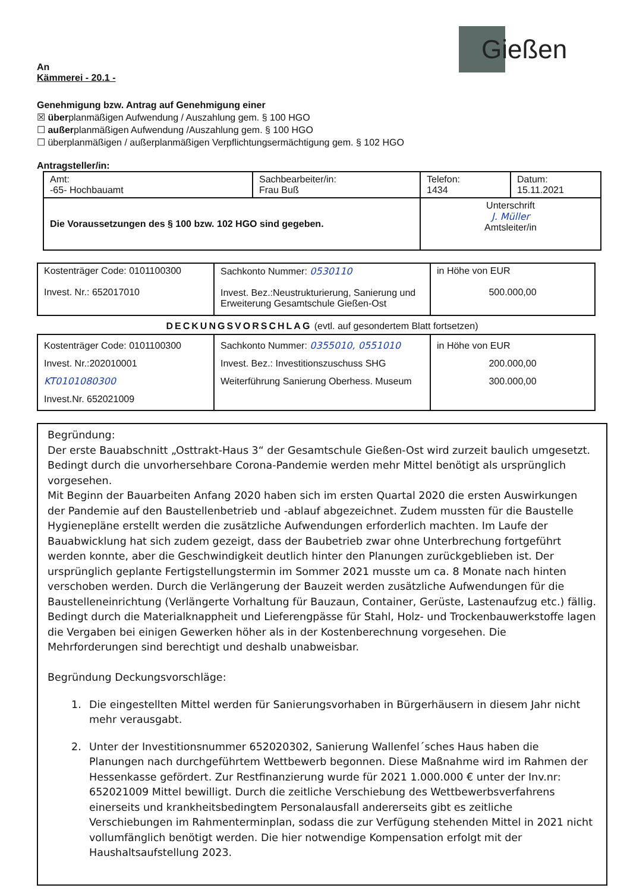Gießen
An
Kämmerei - 20.1 -
Genehmigung bzw. Antrag auf Genehmigung einer
☒ überplanmäßigen Aufwendung / Auszahlung gem. § 100 HGO
☐ außerplanmäßigen Aufwendung /Auszahlung gem. § 100 HGO
☐ überplanmäßigen / außerplanmäßigen Verpflichtungsermächtigung gem. § 102 HGO
Antragsteller/in:
| Amt: -65- Hochbauamt | Sachbearbeiter/in: Frau Buß | Telefon: 1434 | Datum: 15.11.2021 |
| Die Voraussetzungen des § 100 bzw. 102 HGO sind gegeben. | | Unterschrift J. Müller Amtsleiter/in | |
| Kostenträger Code: 0101100300 Invest. Nr.: 652017010 | Sachkonto Nummer: 0530110 Invest. Bez.:Neustrukturierung, Sanierung und Erweiterung Gesamtschule Gießen-Ost | in Höhe von EUR 500.000,00 |
DECKUNGSVORSCHLAG (evtl. auf gesondertem Blatt fortsetzen)
| Kostenträger Code: 0101100300 Invest. Nr.:202010001 KT0101080300 Invest.Nr. 652021009 | Sachkonto Nummer: 0355010, 0551010 Invest. Bez.: Investitionszuschuss SHG Weiterführung Sanierung Oberhess. Museum | in Höhe von EUR 200.000,00 300.000,00 |
Begründung:
Der erste Bauabschnitt „Osttrakt-Haus 3“ der Gesamtschule Gießen-Ost wird zurzeit baulich umgesetzt. Bedingt durch die unvorhersehbare Corona-Pandemie werden mehr Mittel benötigt als ursprünglich vorgesehen.
Mit Beginn der Bauarbeiten Anfang 2020 haben sich im ersten Quartal 2020 die ersten Auswirkungen der Pandemie auf den Baustellenbetrieb und -ablauf abgezeichnet. Zudem mussten für die Baustelle Hygienepläne erstellt werden die zusätzliche Aufwendungen erforderlich machten. Im Laufe der Bauabwicklung hat sich zudem gezeigt, dass der Baubetrieb zwar ohne Unterbrechung fortgeführt werden konnte, aber die Geschwindigkeit deutlich hinter den Planungen zurückgeblieben ist. Der ursprünglich geplante Fertigstellungstermin im Sommer 2021 musste um ca. 8 Monate nach hinten verschoben werden. Durch die Verlängerung der Bauzeit werden zusätzliche Aufwendungen für die Baustelleneinrichtung (Verlängerte Vorhaltung für Bauzaun, Container, Gerüste, Lastenaufzug etc.) fällig. Bedingt durch die Materialknappheit und Lieferengpässe für Stahl, Holz- und Trockenbauwerkstoffe lagen die Vergaben bei einigen Gewerken höher als in der Kostenberechnung vorgesehen. Die Mehrforderungen sind berechtigt und deshalb unabweisbar.
Begründung Deckungsvorschläge:
1. Die eingestellten Mittel werden für Sanierungsvorhaben in Bürgerhäusern in diesem Jahr nicht mehr verausgabt.
2. Unter der Investitionsnummer 652020302, Sanierung Wallenfel´sches Haus haben die Planungen nach durchgeführtem Wettbewerb begonnen. Diese Maßnahme wird im Rahmen der Hessenkasse gefördert. Zur Restfinanzierung wurde für 2021 1.000.000 € unter der Inv.nr: 652021009 Mittel bewilligt. Durch die zeitliche Verschiebung des Wettbewerbsverfahrens einerseits und krankheitsbedingtem Personalausfall andererseits gibt es zeitliche Verschiebungen im Rahmenterminplan, sodass die zur Verfügung stehenden Mittel in 2021 nicht vollumfänglich benötigt werden. Die hier notwendige Kompensation erfolgt mit der Haushaltsaufstellung 2023.